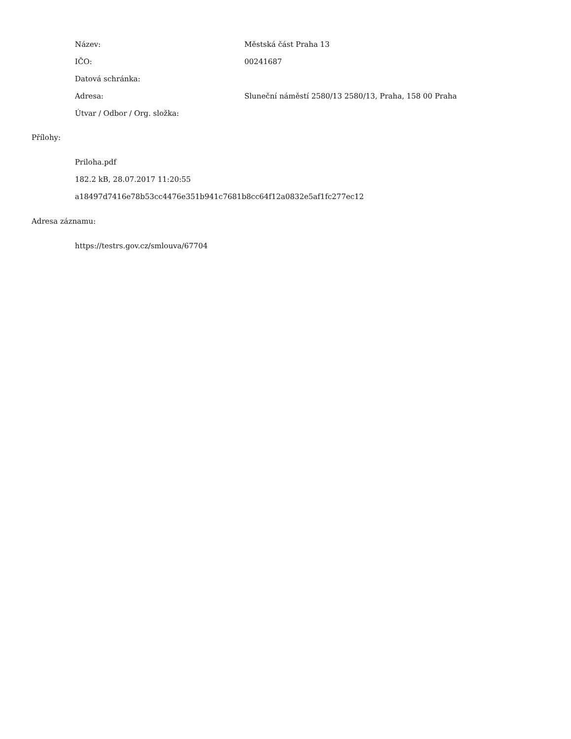| Název: | Městská část Praha 13 |
| IČO: | 00241687 |
| Datová schránka: | |
| Adresa: | Sluneční náměstí 2580/13 2580/13, Praha, 158 00 Praha |
| Útvar / Odbor / Org. složka: | |
Přílohy:
Priloha.pdf
182.2 kB, 28.07.2017 11:20:55
a18497d7416e78b53cc4476e351b941c7681b8cc64f12a0832e5af1fc277ec12
Adresa záznamu:
https://testrs.gov.cz/smlouva/67704